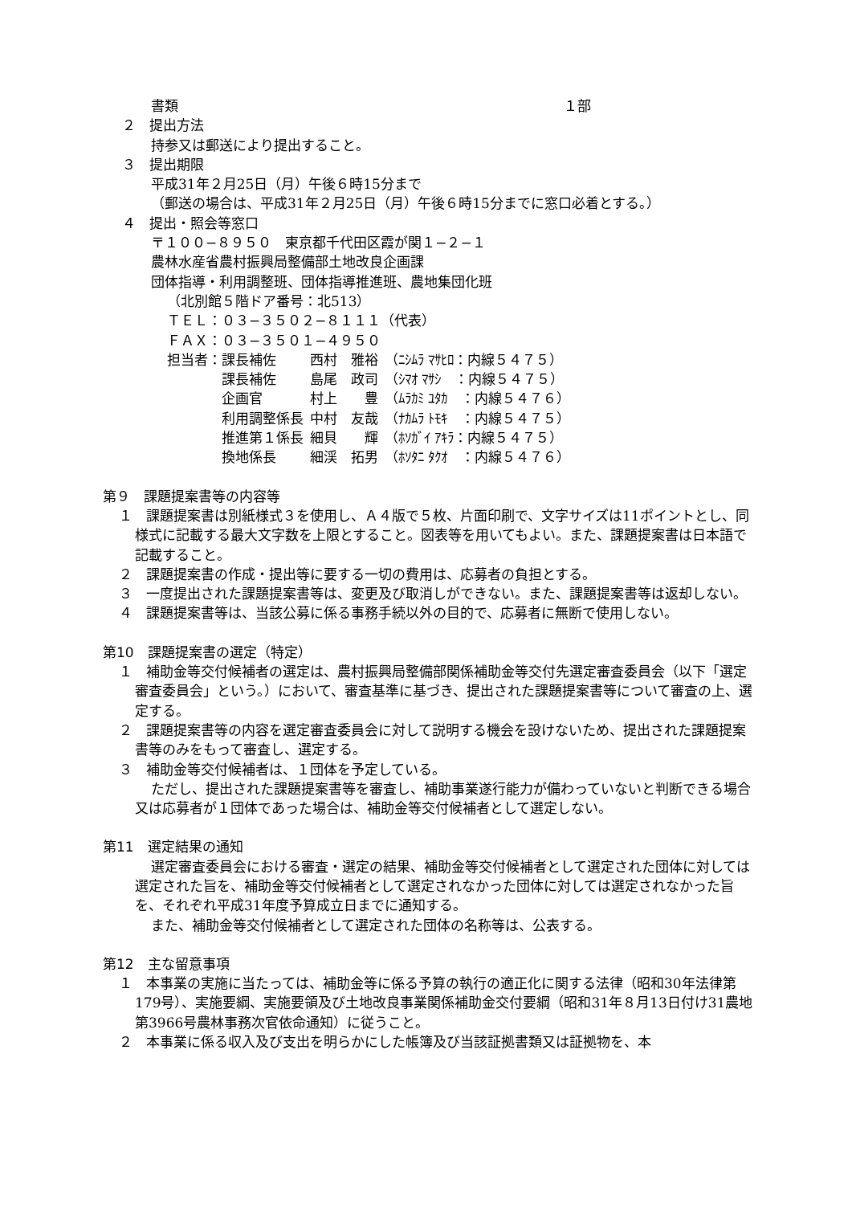書類 １部
２　提出方法
持参又は郵送により提出すること。
３　提出期限
平成31年２月25日（月）午後６時15分まで
（郵送の場合は、平成31年２月25日（月）午後６時15分までに窓口必着とする。）
４　提出・照会等窓口
〒１００−８９５０　東京都千代田区霞が関１−２−１
農林水産省農村振興局整備部土地改良企画課
団体指導・利用調整班、団体指導推進班、農地集団化班
（北別館５階ドア番号：北513）
ＴＥＬ：０３−３５０２−８１１１（代表）
ＦＡＸ：０３−３５０１−４９５０
| 担当者：課長補佐 | 西村 雅裕 | （ﾆｼﾑﾗ ﾏｻﾋﾛ：内線５４７５） |
| 課長補佐 | 島尾 政司 | （ｼﾏｵ ﾏｻｼ ：内線５４７５） |
| 企画官 | 村上 豊 | （ﾑﾗｶﾐ ﾕﾀｶ ：内線５４７６） |
| 利用調整係長 | 中村 友哉 | （ﾅｶﾑﾗ ﾄﾓｷ ：内線５４７５） |
| 推進第１係長 | 細貝 輝 | （ﾎｿｶﾞｲ ｱｷﾗ：内線５４７５） |
| 換地係長 | 細渓 拓男 | （ﾎｿﾀﾆ ﾀｸｵ ：内線５４７６） |
第９　課題提案書等の内容等
１　課題提案書は別紙様式３を使用し、Ａ４版で５枚、片面印刷で、文字サイズは11ポイントとし、同様式に記載する最大文字数を上限とすること。図表等を用いてもよい。また、課題提案書は日本語で記載すること。
２　課題提案書の作成・提出等に要する一切の費用は、応募者の負担とする。
３　一度提出された課題提案書等は、変更及び取消しができない。また、課題提案書等は返却しない。
４　課題提案書等は、当該公募に係る事務手続以外の目的で、応募者に無断で使用しない。
第10　課題提案書の選定（特定）
１　補助金等交付候補者の選定は、農村振興局整備部関係補助金等交付先選定審査委員会（以下「選定審査委員会」という。）において、審査基準に基づき、提出された課題提案書等について審査の上、選定する。
２　課題提案書等の内容を選定審査委員会に対して説明する機会を設けないため、提出された課題提案書等のみをもって審査し、選定する。
３　補助金等交付候補者は、１団体を予定している。
ただし、提出された課題提案書等を審査し、補助事業遂行能力が備わっていないと判断できる場合又は応募者が１団体であった場合は、補助金等交付候補者として選定しない。
第11　選定結果の通知
選定審査委員会における審査・選定の結果、補助金等交付候補者として選定された団体に対しては選定された旨を、補助金等交付候補者として選定されなかった団体に対しては選定されなかった旨を、それぞれ平成31年度予算成立日までに通知する。
また、補助金等交付候補者として選定された団体の名称等は、公表する。
第12　主な留意事項
１　本事業の実施に当たっては、補助金等に係る予算の執行の適正化に関する法律（昭和30年法律第179号）、実施要綱、実施要領及び土地改良事業関係補助金交付要綱（昭和31年８月13日付け31農地第3966号農林事務次官依命通知）に従うこと。
２　本事業に係る収入及び支出を明らかにした帳簿及び当該証拠書類又は証拠物を、本